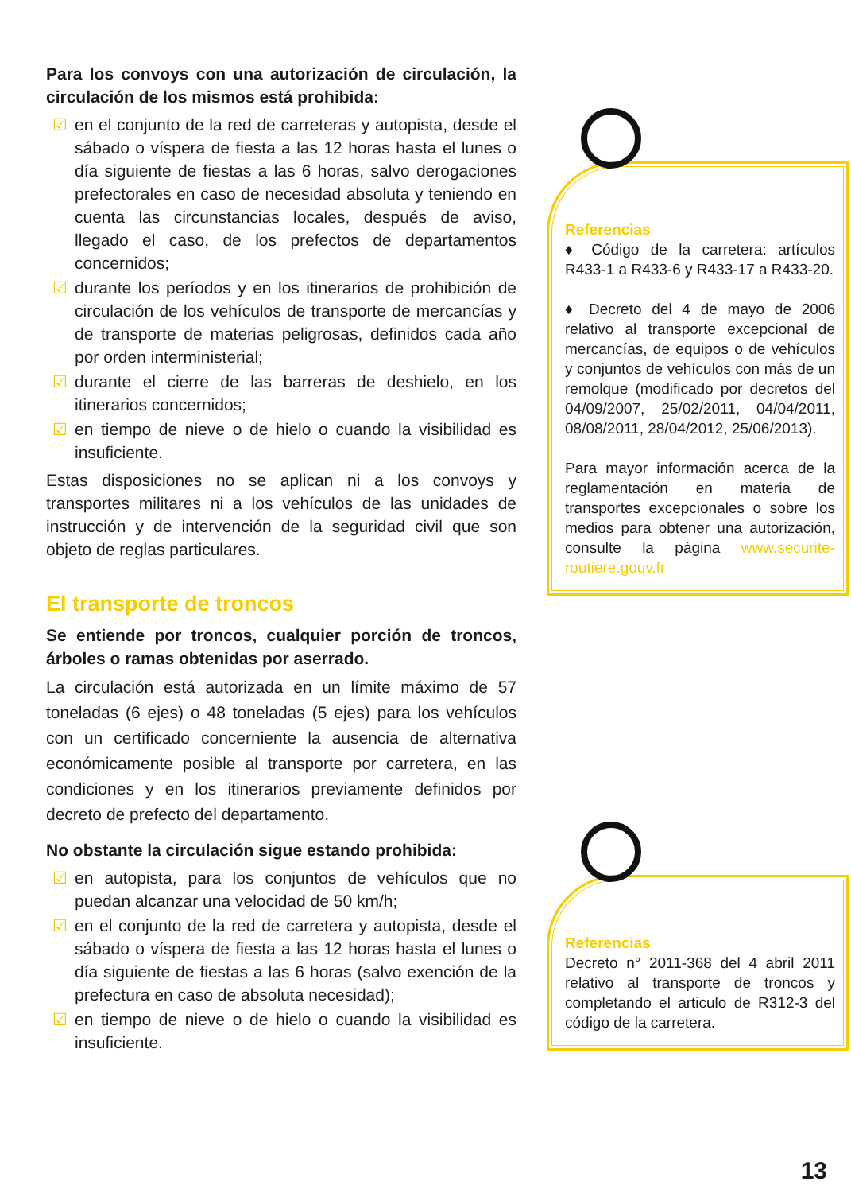Para los convoys con una autorización de circulación, la circulación de los mismos está prohibida:
☑ en el conjunto de la red de carreteras y autopista, desde el sábado o víspera de fiesta a las 12 horas hasta el lunes o día siguiente de fiestas a las 6 horas, salvo derogaciones prefectorales en caso de necesidad absoluta y teniendo en cuenta las circunstancias locales, después de aviso, llegado el caso, de los prefectos de departamentos concernidos;
☑ durante los períodos y en los itinerarios de prohibición de circulación de los vehículos de transporte de mercancías y de transporte de materias peligrosas, definidos cada año por orden interministerial;
☑ durante el cierre de las barreras de deshielo, en los itinerarios concernidos;
☑ en tiempo de nieve o de hielo o cuando la visibilidad es insuficiente.
Estas disposiciones no se aplican ni a los convoys y transportes militares ni a los vehículos de las unidades de instrucción y de intervención de la seguridad civil que son objeto de reglas particulares.
El transporte de troncos
Se entiende por troncos, cualquier porción de troncos, árboles o ramas obtenidas por aserrado.
La circulación está autorizada en un límite máximo de 57 toneladas (6 ejes) o 48 toneladas (5 ejes) para los vehículos con un certificado concerniente la ausencia de alternativa económicamente posible al transporte por carretera, en las condiciones y en los itinerarios previamente definidos por decreto de prefecto del departamento.
No obstante la circulación sigue estando prohibida:
☑ en autopista, para los conjuntos de vehículos que no puedan alcanzar una velocidad de 50 km/h;
☑ en el conjunto de la red de carretera y autopista, desde el sábado o víspera de fiesta a las 12 horas hasta el lunes o día siguiente de fiestas a las 6 horas (salvo exención de la prefectura en caso de absoluta necesidad);
☑ en tiempo de nieve o de hielo o cuando la visibilidad es insuficiente.
Referencias
♦ Código de la carretera: artículos R433-1 a R433-6 y R433-17 a R433-20.
♦ Decreto del 4 de mayo de 2006 relativo al transporte excepcional de mercancías, de equipos o de vehículos y conjuntos de vehículos con más de un remolque (modificado por decretos del 04/09/2007, 25/02/2011, 04/04/2011, 08/08/2011, 28/04/2012, 25/06/2013).
Para mayor información acerca de la reglamentación en materia de transportes excepcionales o sobre los medios para obtener una autorización, consulte la página www.securite-routiere.gouv.fr
Referencias
Decreto n° 2011-368 del 4 abril 2011 relativo al transporte de troncos y completando el articulo de R312-3 del código de la carretera.
13